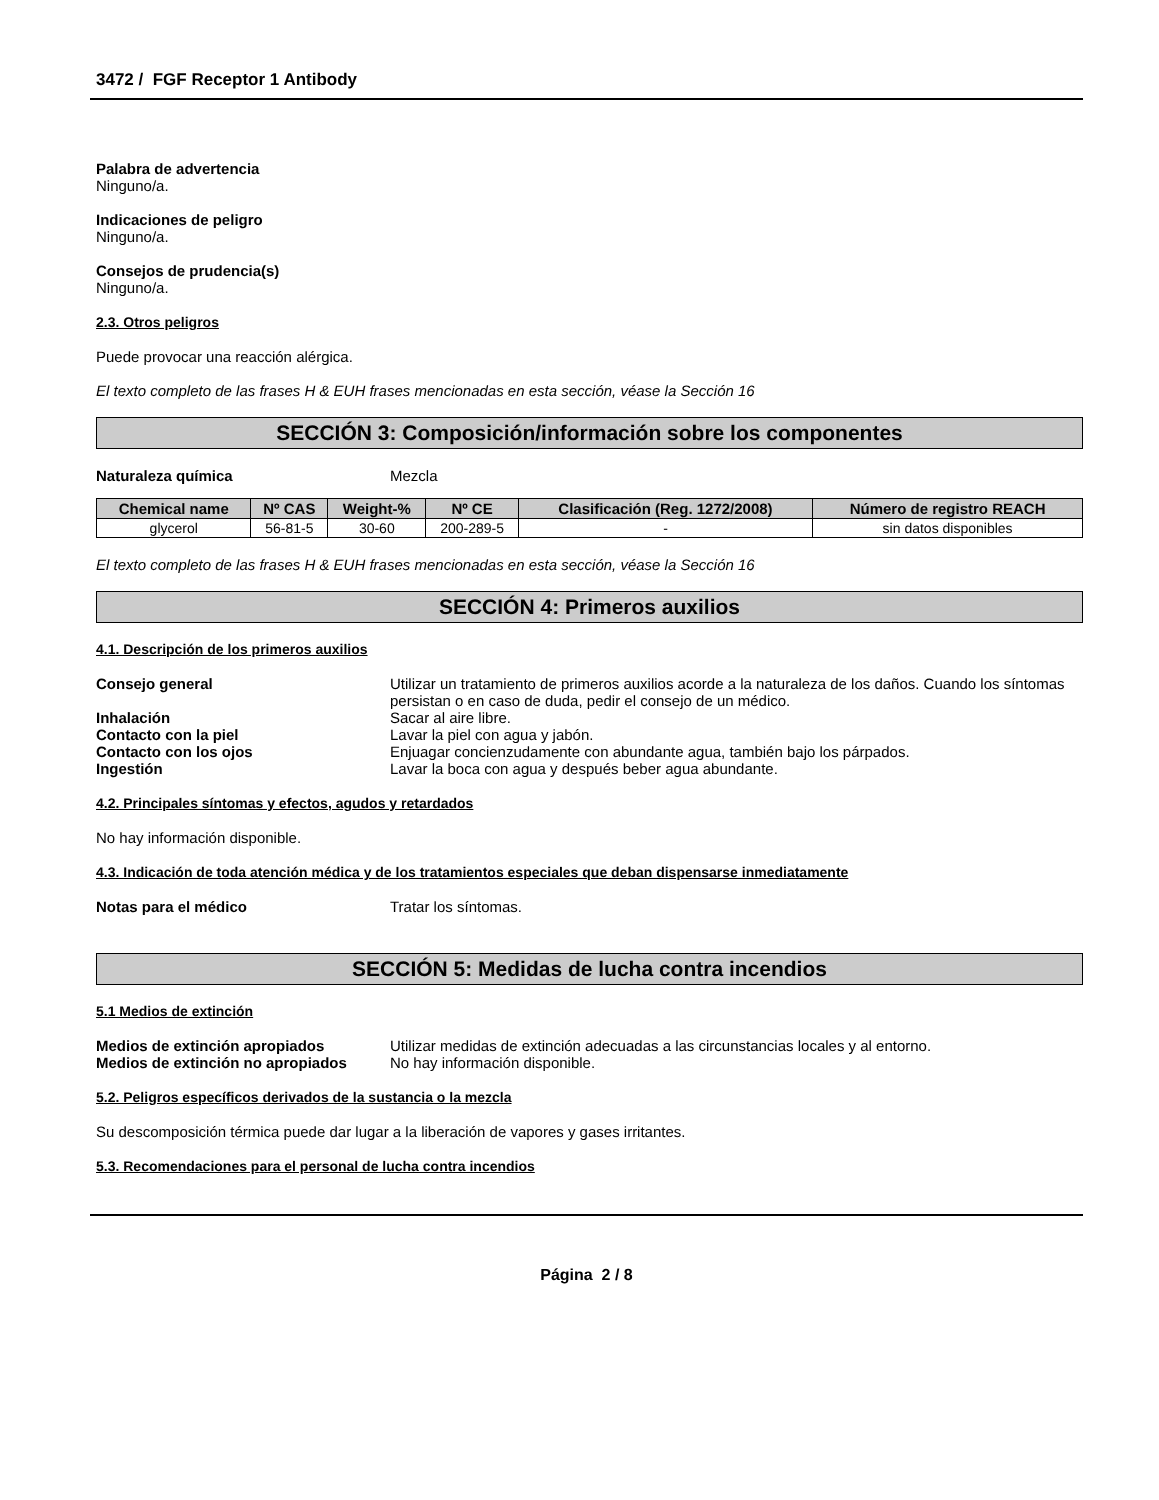3472 / FGF Receptor 1 Antibody
Palabra de advertencia
Ninguno/a.
Indicaciones de peligro
Ninguno/a.
Consejos de prudencia(s)
Ninguno/a.
2.3. Otros peligros
Puede provocar una reacción alérgica.
El texto completo de las frases H & EUH frases mencionadas en esta sección, véase la Sección 16
SECCIÓN 3: Composición/información sobre los componentes
Naturaleza química Mezcla
| Chemical name | Nº CAS | Weight-% | Nº CE | Clasificación (Reg. 1272/2008) | Número de registro REACH |
| --- | --- | --- | --- | --- | --- |
| glycerol | 56-81-5 | 30-60 | 200-289-5 | - | sin datos disponibles |
El texto completo de las frases H & EUH frases mencionadas en esta sección, véase la Sección 16
SECCIÓN 4: Primeros auxilios
4.1. Descripción de los primeros auxilios
Consejo general Utilizar un tratamiento de primeros auxilios acorde a la naturaleza de los daños. Cuando los síntomas persistan o en caso de duda, pedir el consejo de un médico.
Inhalación Sacar al aire libre.
Contacto con la piel Lavar la piel con agua y jabón.
Contacto con los ojos Enjuagar concienzudamente con abundante agua, también bajo los párpados.
Ingestión Lavar la boca con agua y después beber agua abundante.
4.2. Principales síntomas y efectos, agudos y retardados
No hay información disponible.
4.3. Indicación de toda atención médica y de los tratamientos especiales que deban dispensarse inmediatamente
Notas para el médico Tratar los síntomas.
SECCIÓN 5: Medidas de lucha contra incendios
5.1 Medios de extinción
Medios de extinción apropiados Utilizar medidas de extinción adecuadas a las circunstancias locales y al entorno.
Medios de extinción no apropiados
No hay información disponible.
5.2. Peligros específicos derivados de la sustancia o la mezcla
Su descomposición térmica puede dar lugar a la liberación de vapores y gases irritantes.
5.3. Recomendaciones para el personal de lucha contra incendios
Página 2 / 8